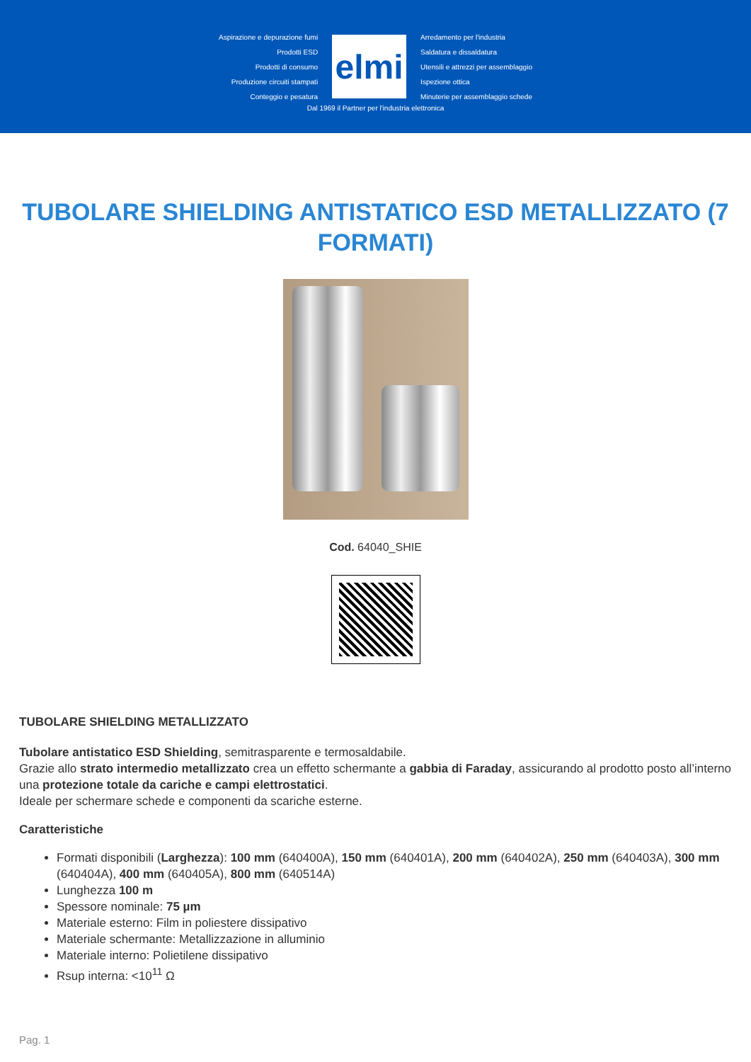Aspirazione e depurazione fumi
Prodotti ESD
Prodotti di consumo
Produzione circuiti stampati
Conteggio e pesatura
elmi
Arredamento per l'industria
Saldatura e dissaldatura
Utensili e attrezzi per assemblaggio
Ispezione ottica
Minuterie per assemblaggio schede
Dal 1969 il Partner per l'industria elettronica
TUBOLARE SHIELDING ANTISTATICO ESD METALLIZZATO (7 FORMATI)
Cod. 64040_SHIE
TUBOLARE SHIELDING METALLIZZATO
Tubolare antistatico ESD Shielding, semitrasparente e termosaldabile.
Grazie allo strato intermedio metallizzato crea un effetto schermante a gabbia di Faraday, assicurando al prodotto posto all’interno una protezione totale da cariche e campi elettrostatici.
Ideale per schermare schede e componenti da scariche esterne.
Caratteristiche
Formati disponibili (Larghezza): 100 mm (640400A), 150 mm (640401A), 200 mm (640402A), 250 mm (640403A), 300 mm (640404A), 400 mm (640405A), 800 mm (640514A)
Lunghezza 100 m
Spessore nominale: 75 µm
Materiale esterno: Film in poliestere dissipativo
Materiale schermante: Metallizzazione in alluminio
Materiale interno: Polietilene dissipativo
Rsup interna: <10<sup>11</sup> Ω
Pag. 1